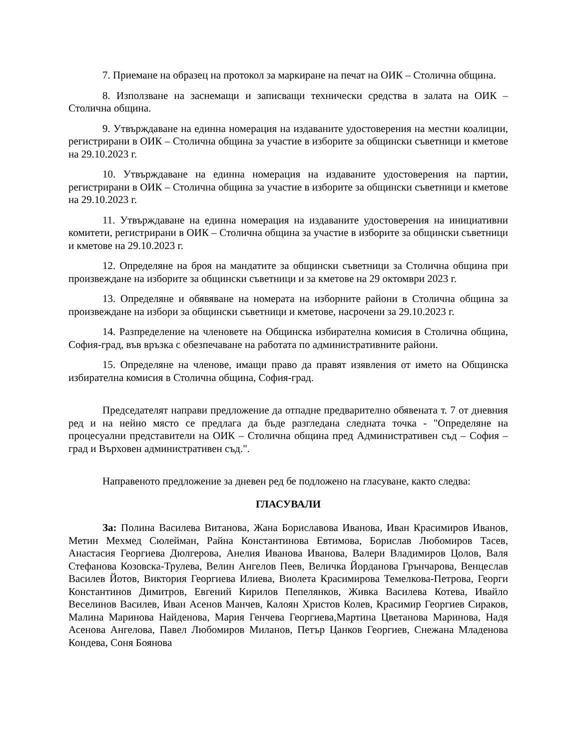7. Приемане на образец на протокол за маркиране на печат на ОИК – Столична община.
8. Използване на заснемащи и записващи технически средства в залата на ОИК – Столична община.
9. Утвърждаване на единна номерация на издаваните удостоверения на местни коалиции, регистрирани в ОИК – Столична община за участие в изборите за общински съветници и кметове на 29.10.2023 г.
10. Утвърждаване на единна номерация на издаваните удостоверения на партии, регистрирани в ОИК – Столична община за участие в изборите за общински съветници и кметове на 29.10.2023 г.
11. Утвърждаване на единна номерация на издаваните удостоверения на инициативни комитети, регистрирани в ОИК – Столична община за участие в изборите за общински съветници и кметове на 29.10.2023 г.
12. Определяне на броя на мандатите за общински съветници за Столична община при произвеждане на изборите за общински съветници и за кметове на 29 октомври 2023 г.
13. Определяне и обявяване на номерата на изборните райони в Столична община за произвеждане на избори за общински съветници и кметове, насрочени за 29.10.2023 г.
14. Разпределение на членовете на Общинска избирателна комисия в Столична община, София-град, във връзка с обезпечаване на работата по административните райони.
15. Определяне на членове, имащи право да правят изявления от името на Общинска избирателна комисия в Столична община, София-град.
Председателят направи предложение да отпадне предварително обявената т. 7 от дневния ред и на нейно място се предлага да бъде разгледана следната точка - "Определяне на процесуални представители на ОИК – Столична община пред Административен съд – София – град и Върховен административен съд.".
Направеното предложение за дневен ред бе подложено на гласуване, както следва:
ГЛАСУВАЛИ
За: Полина Василева Витанова, Жана Бориславова Иванова, Иван Красимиров Иванов, Метин Мехмед Сюлейман, Райна Константинова Евтимова, Борислав Любомиров Тасев, Анастасия Георгиева Дюлгерова, Анелия Иванова Иванова, Валери Владимиров Цолов, Валя Стефанова Козовска-Трулева, Велин Ангелов Пеев, Величка Йорданова Грънчарова, Венцеслав Василев Йотов, Виктория Георгиева Илиева, Виолета Красимирова Темелкова-Петрова, Георги Константинов Димитров, Евгений Кирилов Пепелянков, Живка Василева Котева, Ивайло Веселинов Василев, Иван Асенов Манчев, Калоян Христов Колев, Красимир Георгиев Сираков, Малина Маринова Найденова, Мария Генчева Георгиева,Мартина Цветанова Маринова, Надя Асенова Ангелова, Павел Любомиров Миланов, Петър Цанков Георгиев, Снежана Младенова Кондева, Соня Боянова